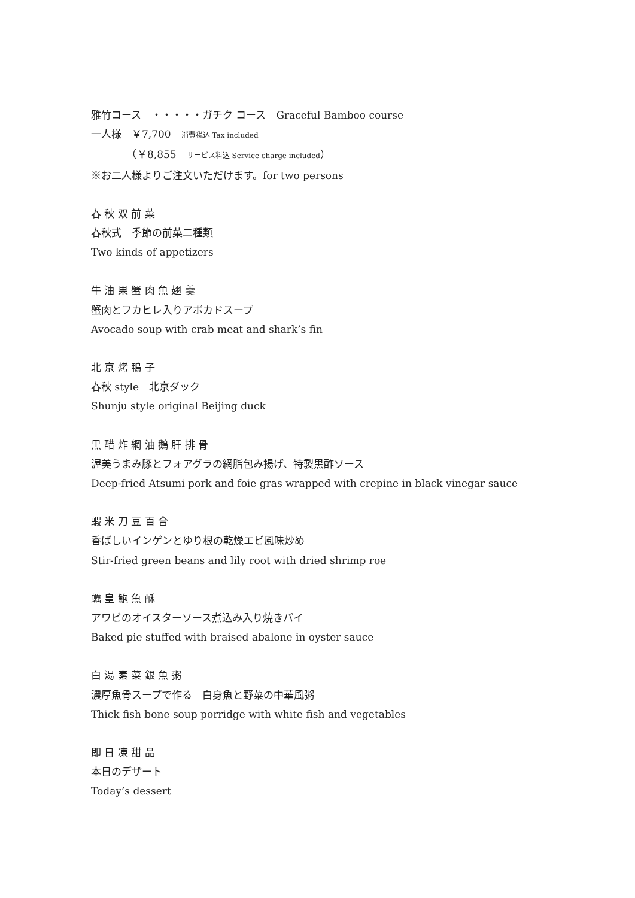雅竹コース　・・・・・ガチク コース　Graceful Bamboo course
一人様　￥7,700　消費税込 Tax included
　　　　（￥8,855　サービス料込 Service charge included）
※お二人様よりご注文いただけます。for two persons
春 秋 双 前 菜
春秋式　季節の前菜二種類
Two kinds of appetizers
牛 油 果 蟹 肉 魚 翅 羹
蟹肉とフカヒレ入りアボカドスープ
Avocado soup with crab meat and shark’s fin
北 京 烤 鴨 子
春秋 style　北京ダック
Shunju style original Beijing duck
黒 醋 炸 網 油 鵝 肝 排 骨
渥美うまみ豚とフォアグラの網脂包み揚げ、特製黒酢ソース
Deep-fried Atsumi pork and foie gras wrapped with crepine in black vinegar sauce
蝦 米 刀 豆 百 合
香ばしいインゲンとゆり根の乾燥エビ風味炒め
Stir-fried green beans and lily root with dried shrimp roe
蠣 皇 鮑 魚 酥
アワビのオイスターソース煮込み入り焼きパイ
Baked pie stuffed with braised abalone in oyster sauce
白 湯 素 菜 銀 魚 粥
濃厚魚骨スープで作る　白身魚と野菜の中華風粥
Thick fish bone soup porridge with white fish and vegetables
即 日 凍 甜 品
本日のデザート
Today’s dessert